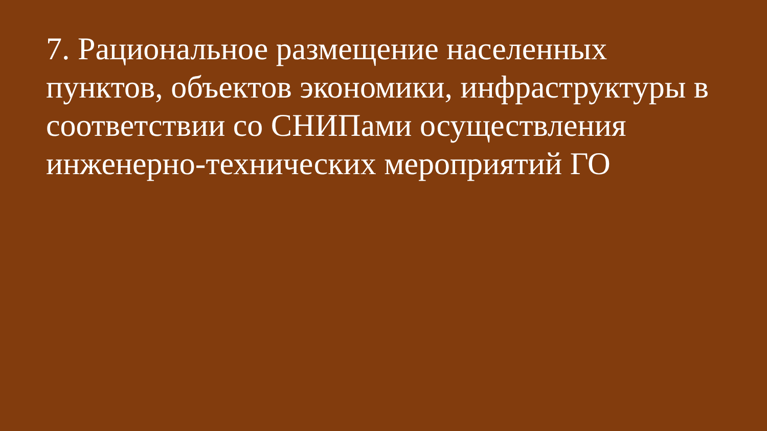7. Рациональное размещение населенных пунктов, объектов экономики, инфраструктуры в соответствии со СНИПами осуществления инженерно-технических мероприятий ГО